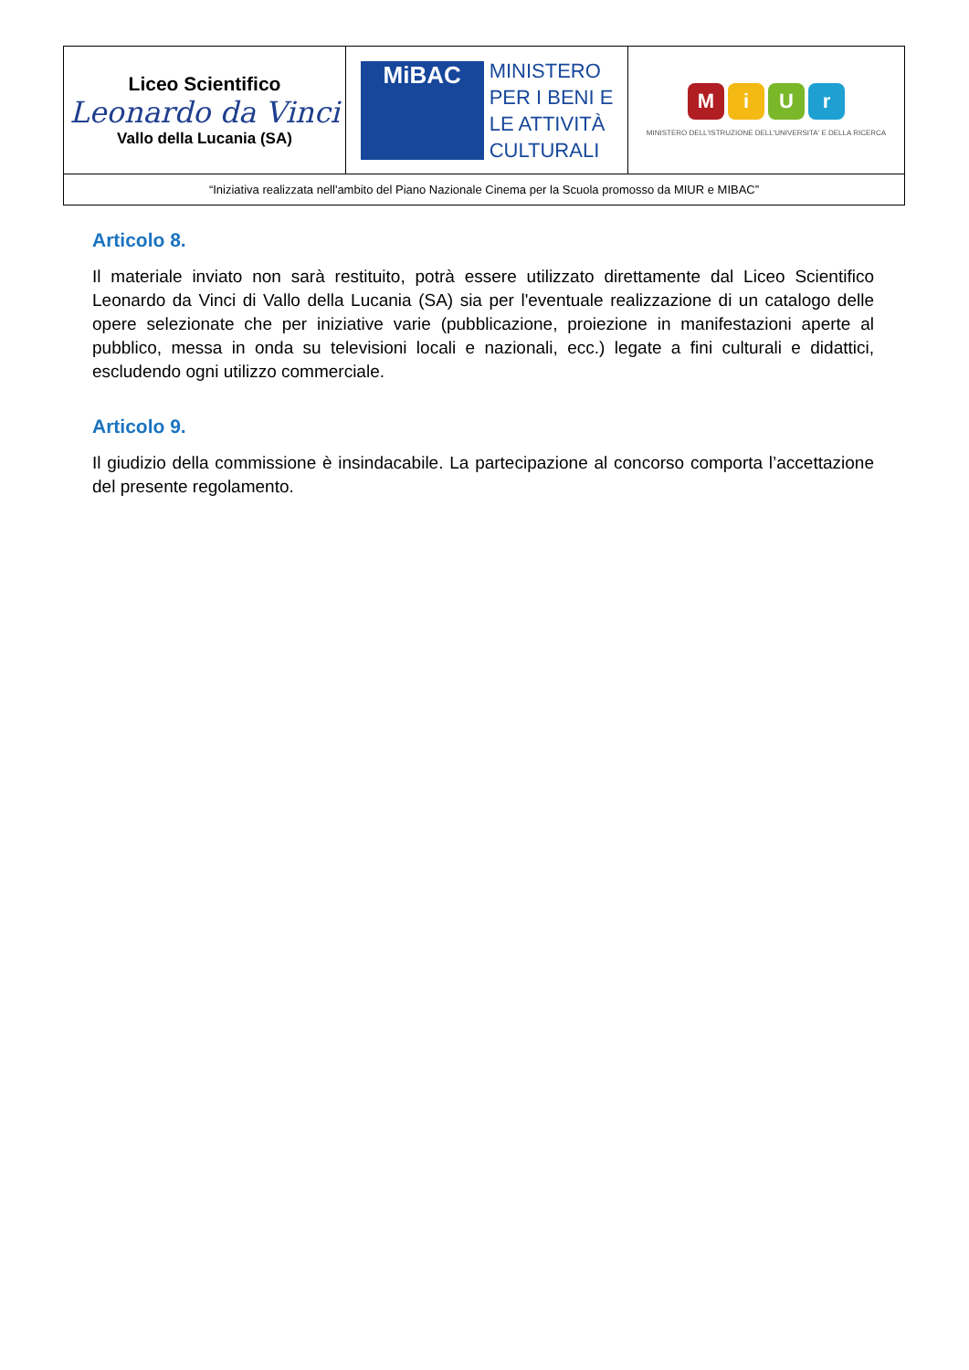| Liceo Scientifico Leonardo da Vinci Vallo della Lucania (SA) | MiBAC MINISTERO PER I BENI E LE ATTIVITÀ CULTURALI | M i U r MINISTERO DELL'ISTRUZIONE DELL'UNIVERSITA' E DELLA RICERCA |
| “Iniziativa realizzata nell'ambito del Piano Nazionale Cinema per la Scuola promosso da MIUR e MIBAC” | | |
Articolo 8.
Il materiale inviato non sarà restituito, potrà essere utilizzato direttamente dal Liceo Scientifico Leonardo da Vinci di Vallo della Lucania (SA) sia per l'eventuale realizzazione di un catalogo delle opere selezionate che per iniziative varie (pubblicazione, proiezione in manifestazioni aperte al pubblico, messa in onda su televisioni locali e nazionali, ecc.) legate a fini culturali e didattici, escludendo ogni utilizzo commerciale.
Articolo 9.
Il giudizio della commissione è insindacabile. La partecipazione al concorso comporta l’accettazione del presente regolamento.